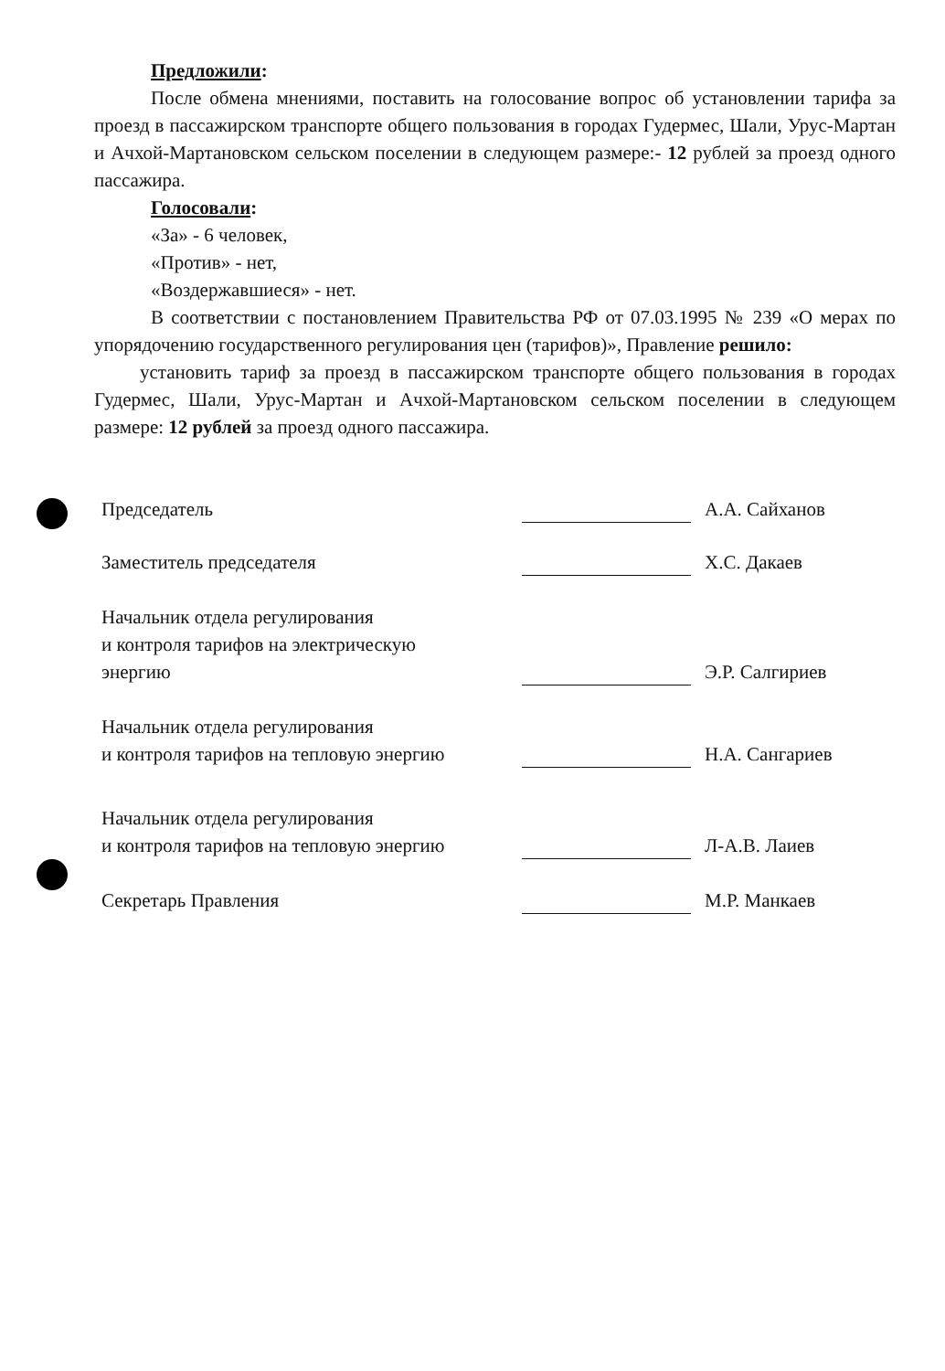Предложили:
После обмена мнениями, поставить на голосование вопрос об установлении тарифа за проезд в пассажирском транспорте общего пользования в городах Гудермес, Шали, Урус-Мартан и Ачхой-Мартановском сельском поселении в следующем размере:- 12 рублей за проезд одного пассажира.
Голосовали:
«За» - 6 человек,
«Против» - нет,
«Воздержавшиеся» - нет.
В соответствии с постановлением Правительства РФ от 07.03.1995 № 239 «О мерах по упорядочению государственного регулирования цен (тарифов)», Правление решило:
установить тариф за проезд в пассажирском транспорте общего пользования в городах Гудермес, Шали, Урус-Мартан и Ачхой-Мартановском сельском поселении в следующем размере: 12 рублей за проезд одного пассажира.
Председатель
А.А. Сайханов
Заместитель председателя
Х.С. Дакаев
Начальник отдела регулирования
и контроля тарифов на электрическую
энергию
Э.Р. Салгириев
Начальник отдела регулирования
и контроля тарифов на тепловую энергию
Н.А. Сангариев
Начальник отдела регулирования
и контроля тарифов на тепловую энергию
Л-А.В. Лаиев
Секретарь Правления
М.Р. Манкаев